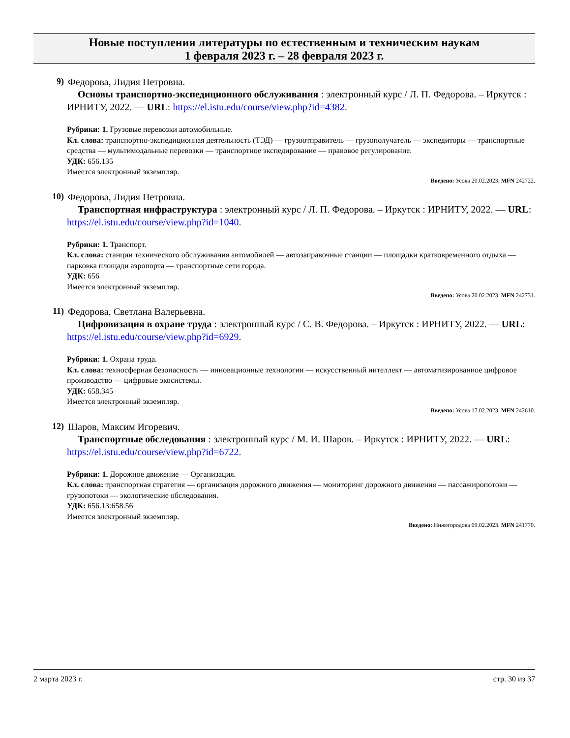Новые поступления литературы по естественным и техническим наукам
1 февраля 2023 г. – 28 февраля 2023 г.
9) Федорова, Лидия Петровна.
Основы транспортно-экспедиционного обслуживания : электронный курс / Л. П. Федорова. – Иркутск : ИРНИТУ, 2022. — URL: https://el.istu.edu/course/view.php?id=4382.
Рубрики: 1. Грузовые перевозки автомобильные.
Кл. слова: транспортно-экспедиционная деятельность (ТЭД) — грузоотправитель — грузополучатель — экспедиторы — транспортные средства — мультимодальные перевозки — транспортное экспедирование — правовое регулирование.
УДК: 656.135
Имеется электронный экземпляр.
Введено: Усова 20.02.2023. MFN 242722.
10) Федорова, Лидия Петровна.
Транспортная инфраструктура : электронный курс / Л. П. Федорова. – Иркутск : ИРНИТУ, 2022. — URL: https://el.istu.edu/course/view.php?id=1040.
Рубрики: 1. Транспорт.
Кл. слова: станции технического обслуживания автомобилей — автозаправочные станции — площадки кратковременного отдыха — парковка площади аэропорта — транспортные сети города.
УДК: 656
Имеется электронный экземпляр.
Введено: Усова 20.02.2023. MFN 242731.
11) Федорова, Светлана Валерьевна.
Цифровизация в охране труда : электронный курс / С. В. Федорова. – Иркутск : ИРНИТУ, 2022. — URL: https://el.istu.edu/course/view.php?id=6929.
Рубрики: 1. Охрана труда.
Кл. слова: техносферная безопасность — инновационные технологии — искусственный интеллект — автоматизированное цифровое производство — цифровые экосистемы.
УДК: 658.345
Имеется электронный экземпляр.
Введено: Усова 17.02.2023. MFN 242610.
12) Шаров, Максим Игоревич.
Транспортные обследования : электронный курс / М. И. Шаров. – Иркутск : ИРНИТУ, 2022. — URL: https://el.istu.edu/course/view.php?id=6722.
Рубрики: 1. Дорожное движение — Организация.
Кл. слова: транспортная стратегия — организация дорожного движения — мониторинг дорожного движения — пассажиропотоки — грузопотоки — экологические обследования.
УДК: 656.13:658.56
Имеется электронный экземпляр.
Введено: Нижегородова 09.02.2023. MFN 241770.
2 марта 2023 г. стр. 30 из 37